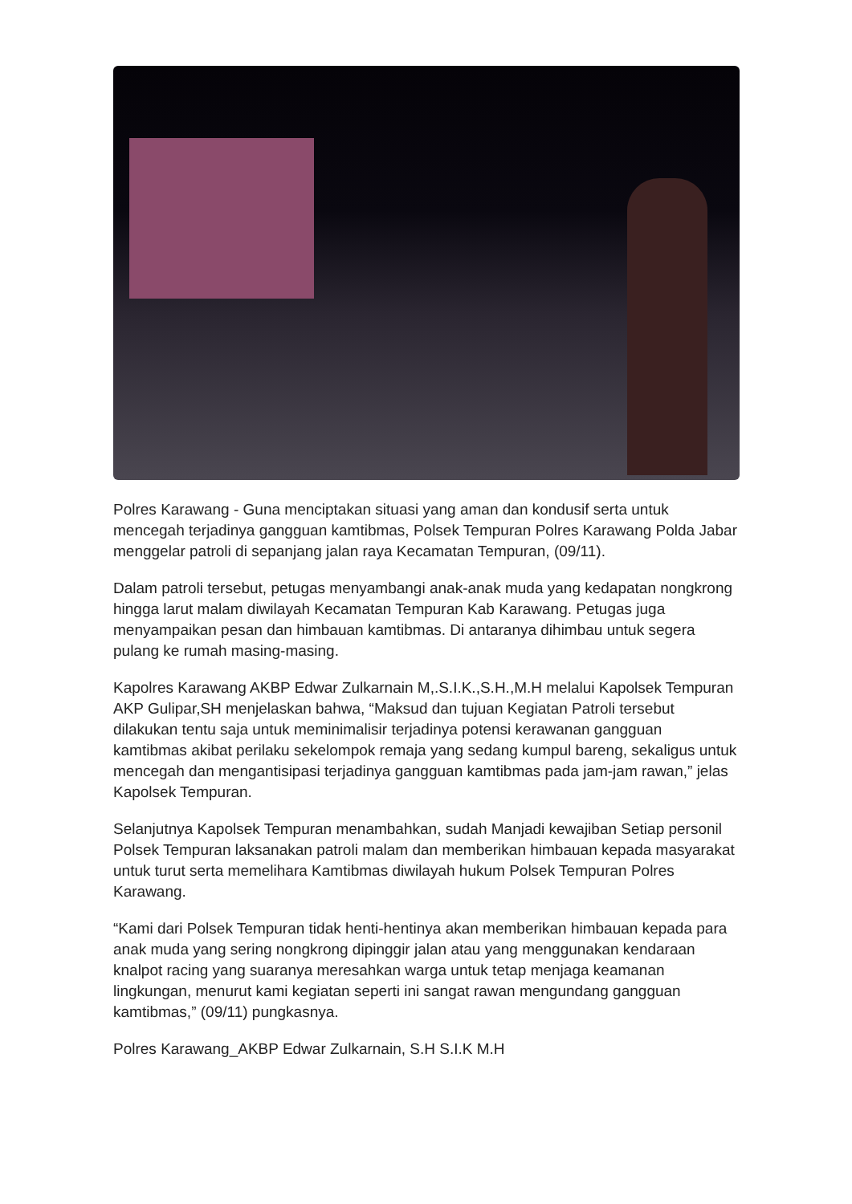Polres Karawang - Guna menciptakan situasi yang aman dan kondusif serta untuk mencegah terjadinya gangguan kamtibmas, Polsek Tempuran Polres Karawang Polda Jabar menggelar patroli di sepanjang jalan raya Kecamatan Tempuran, (09/11).
Dalam patroli tersebut, petugas menyambangi anak-anak muda yang kedapatan nongkrong hingga larut malam diwilayah Kecamatan Tempuran Kab Karawang. Petugas juga menyampaikan pesan dan himbauan kamtibmas. Di antaranya dihimbau untuk segera pulang ke rumah masing-masing.
Kapolres Karawang AKBP Edwar Zulkarnain M,.S.I.K.,S.H.,M.H melalui Kapolsek Tempuran AKP Gulipar,SH menjelaskan bahwa, “Maksud dan tujuan Kegiatan Patroli tersebut dilakukan tentu saja untuk meminimalisir terjadinya potensi kerawanan gangguan kamtibmas akibat perilaku sekelompok remaja yang sedang kumpul bareng, sekaligus untuk mencegah dan mengantisipasi terjadinya gangguan kamtibmas pada jam-jam rawan,” jelas Kapolsek Tempuran.
Selanjutnya Kapolsek Tempuran menambahkan, sudah Manjadi kewajiban Setiap personil Polsek Tempuran laksanakan patroli malam dan memberikan himbauan kepada masyarakat untuk turut serta memelihara Kamtibmas diwilayah hukum Polsek Tempuran Polres Karawang.
“Kami dari Polsek Tempuran tidak henti-hentinya akan memberikan himbauan kepada para anak muda yang sering nongkrong dipinggir jalan atau yang menggunakan kendaraan knalpot racing yang suaranya meresahkan warga untuk tetap menjaga keamanan lingkungan, menurut kami kegiatan seperti ini sangat rawan mengundang gangguan kamtibmas,” (09/11) pungkasnya.
Polres Karawang_AKBP Edwar Zulkarnain, S.H S.I.K M.H